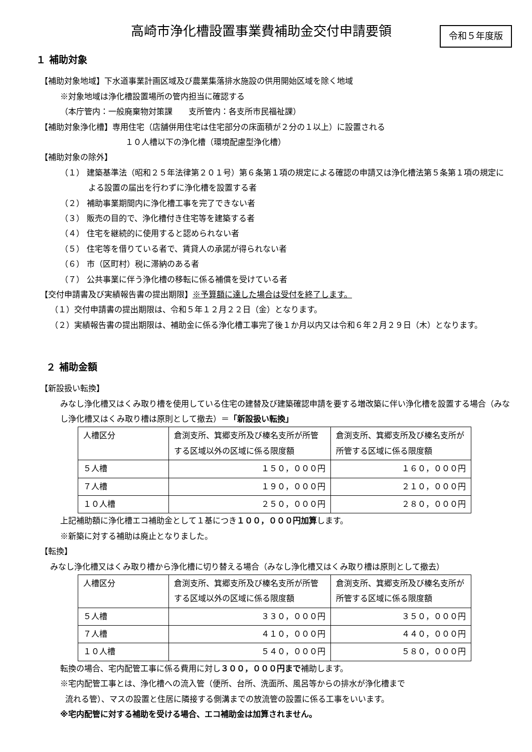高崎市浄化槽設置事業費補助金交付申請要領
令和５年度版
１ 補助対象
【補助対象地域】下水道事業計画区域及び農業集落排水施設の供用開始区域を除く地域
※対象地域は浄化槽設置場所の管内担当に確認する
（本庁管内：一般廃棄物対策課　　支所管内：各支所市民福祉課）
【補助対象浄化槽】専用住宅（店舗併用住宅は住宅部分の床面積が２分の１以上）に設置される
１０人槽以下の浄化槽（環境配慮型浄化槽）
【補助対象の除外】
（１） 建築基準法（昭和２５年法律第２０１号）第６条第１項の規定による確認の申請又は浄化槽法第５条第１項の規定による設置の届出を行わずに浄化槽を設置する者
（２） 補助事業期間内に浄化槽工事を完了できない者
（３） 販売の目的で、浄化槽付き住宅等を建築する者
（４） 住宅を継続的に使用すると認められない者
（５） 住宅等を借りている者で、賃貸人の承諾が得られない者
（６） 市（区町村）税に滞納のある者
（７） 公共事業に伴う浄化槽の移転に係る補償を受けている者
【交付申請書及び実績報告書の提出期限】※予算額に達した場合は受付を終了します。
（１）交付申請書の提出期限は、令和５年１２月２２日（金）となります。
（２）実績報告書の提出期限は、補助金に係る浄化槽工事完了後１か月以内又は令和６年２月２９日（木）となります。
２ 補助金額
【新設扱い転換】
みなし浄化槽又はくみ取り槽を使用している住宅の建替及び建築確認申請を要する増改築に伴い浄化槽を設置する場合（みなし浄化槽又はくみ取り槽は原則として撤去）＝「新設扱い転換」
| 人槽区分 | 倉渕支所、箕郷支所及び榛名支所が所管する区域以外の区域に係る限度額 | 倉渕支所、箕郷支所及び榛名支所が所管する区域に係る限度額 |
| ５人槽 | １５０，０００円 | １６０，０００円 |
| ７人槽 | １９０，０００円 | ２１０，０００円 |
| １０人槽 | ２５０，０００円 | ２８０，０００円 |
上記補助額に浄化槽エコ補助金として１基につき１００，０００円加算します。
※新築に対する補助は廃止となりました。
【転換】
みなし浄化槽又はくみ取り槽から浄化槽に切り替える場合（みなし浄化槽又はくみ取り槽は原則として撤去）
| 人槽区分 | 倉渕支所、箕郷支所及び榛名支所が所管する区域以外の区域に係る限度額 | 倉渕支所、箕郷支所及び榛名支所が所管する区域に係る限度額 |
| ５人槽 | ３３０，０００円 | ３５０，０００円 |
| ７人槽 | ４１０，０００円 | ４４０，０００円 |
| １０人槽 | ５４０，０００円 | ５８０，０００円 |
転換の場合、宅内配管工事に係る費用に対し３００，０００円まで補助します。
※宅内配管工事とは、浄化槽への流入管（便所、台所、洗面所、風呂等からの排水が浄化槽まで
流れる管）、マスの設置と住居に隣接する側溝までの放流管の設置に係る工事をいいます。
※宅内配管に対する補助を受ける場合、エコ補助金は加算されません。